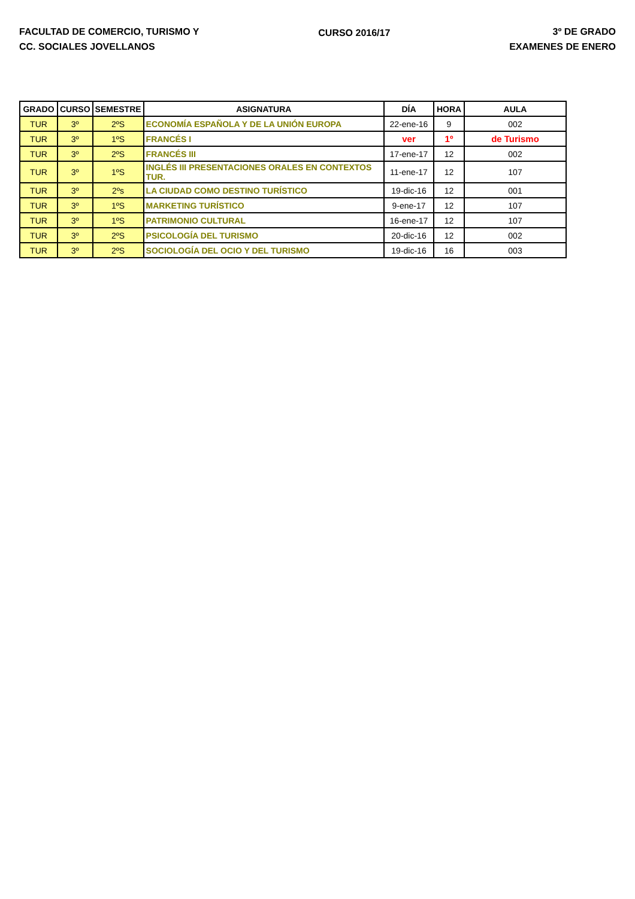FACULTAD DE COMERCIO, TURISMO Y
CC. SOCIALES JOVELLANOS
CURSO 2016/17 3º DE GRADO
EXAMENES DE ENERO
| GRADO | CURSO | SEMESTRE | ASIGNATURA | DÍA | HORA | AULA |
| --- | --- | --- | --- | --- | --- | --- |
| TUR | 3º | 2ºS | ECONOMÍA ESPAÑOLA Y DE LA UNIÓN EUROPA | 22-ene-16 | 9 | 002 |
| TUR | 3º | 1ºS | FRANCÉS I | ver | 1º | de Turismo |
| TUR | 3º | 2ºS | FRANCÉS III | 17-ene-17 | 12 | 002 |
| TUR | 3º | 1ºS | INGLÉS III PRESENTACIONES ORALES EN CONTEXTOS TUR. | 11-ene-17 | 12 | 107 |
| TUR | 3º | 2ºs | LA CIUDAD COMO DESTINO TURÍSTICO | 19-dic-16 | 12 | 001 |
| TUR | 3º | 1ºS | MARKETING TURÍSTICO | 9-ene-17 | 12 | 107 |
| TUR | 3º | 1ºS | PATRIMONIO CULTURAL | 16-ene-17 | 12 | 107 |
| TUR | 3º | 2ºS | PSICOLOGÍA DEL TURISMO | 20-dic-16 | 12 | 002 |
| TUR | 3º | 2ºS | SOCIOLOGÍA DEL OCIO Y DEL TURISMO | 19-dic-16 | 16 | 003 |